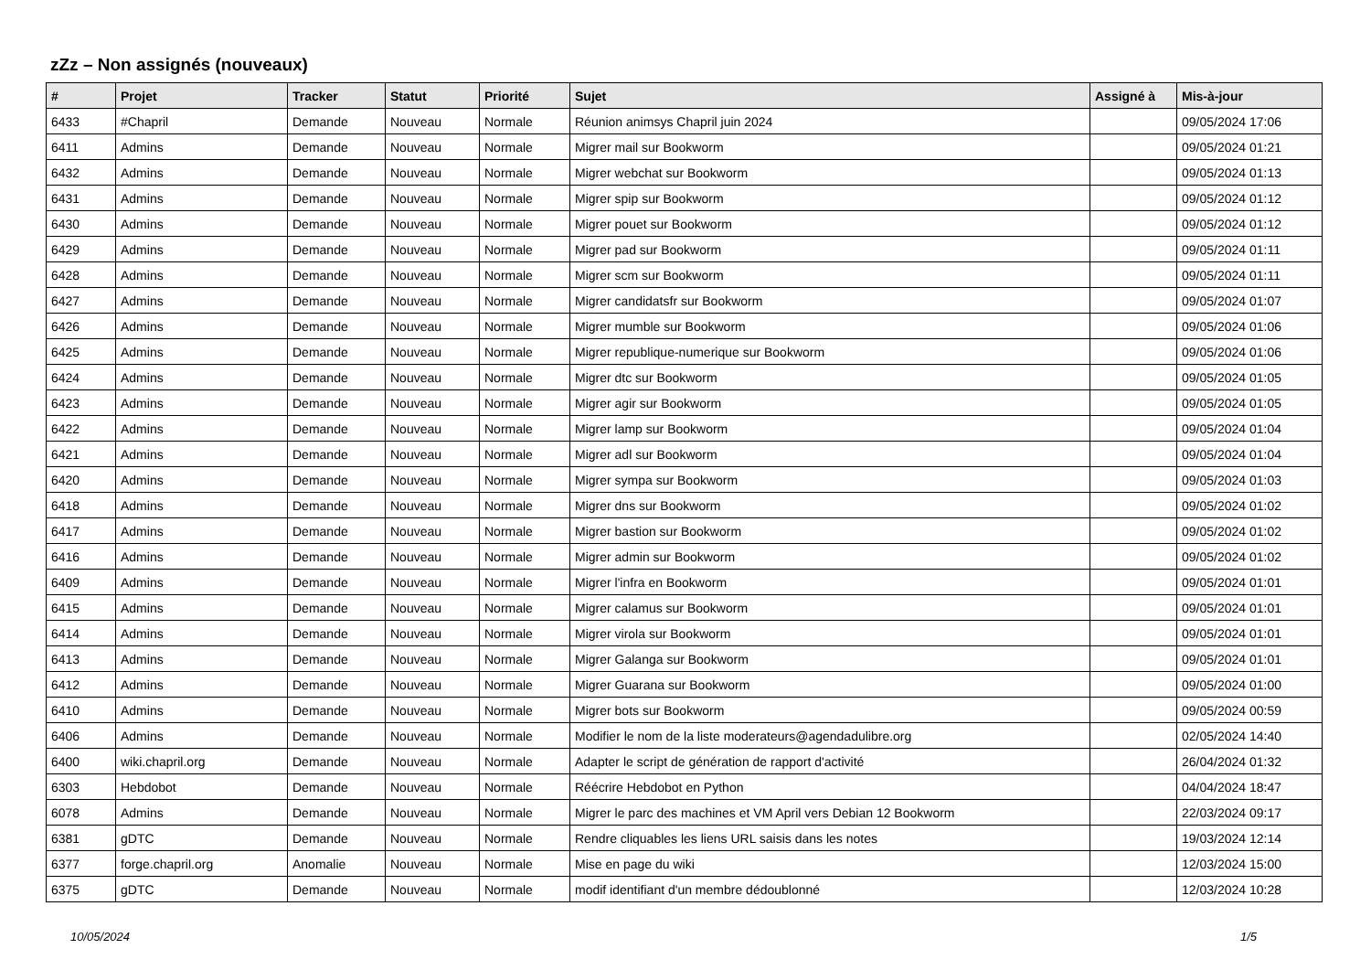zZz – Non assignés (nouveaux)
| # | Projet | Tracker | Statut | Priorité | Sujet | Assigné à | Mis-à-jour |
| --- | --- | --- | --- | --- | --- | --- | --- |
| 6433 | #Chapril | Demande | Nouveau | Normale | Réunion animsys Chapril juin 2024 | | 09/05/2024 17:06 |
| 6411 | Admins | Demande | Nouveau | Normale | Migrer mail sur Bookworm | | 09/05/2024 01:21 |
| 6432 | Admins | Demande | Nouveau | Normale | Migrer webchat sur Bookworm | | 09/05/2024 01:13 |
| 6431 | Admins | Demande | Nouveau | Normale | Migrer spip sur Bookworm | | 09/05/2024 01:12 |
| 6430 | Admins | Demande | Nouveau | Normale | Migrer pouet sur Bookworm | | 09/05/2024 01:12 |
| 6429 | Admins | Demande | Nouveau | Normale | Migrer pad sur Bookworm | | 09/05/2024 01:11 |
| 6428 | Admins | Demande | Nouveau | Normale | Migrer scm sur Bookworm | | 09/05/2024 01:11 |
| 6427 | Admins | Demande | Nouveau | Normale | Migrer candidatsfr sur Bookworm | | 09/05/2024 01:07 |
| 6426 | Admins | Demande | Nouveau | Normale | Migrer mumble sur Bookworm | | 09/05/2024 01:06 |
| 6425 | Admins | Demande | Nouveau | Normale | Migrer republique-numerique sur Bookworm | | 09/05/2024 01:06 |
| 6424 | Admins | Demande | Nouveau | Normale | Migrer dtc sur Bookworm | | 09/05/2024 01:05 |
| 6423 | Admins | Demande | Nouveau | Normale | Migrer agir sur Bookworm | | 09/05/2024 01:05 |
| 6422 | Admins | Demande | Nouveau | Normale | Migrer lamp sur Bookworm | | 09/05/2024 01:04 |
| 6421 | Admins | Demande | Nouveau | Normale | Migrer adl sur Bookworm | | 09/05/2024 01:04 |
| 6420 | Admins | Demande | Nouveau | Normale | Migrer sympa sur Bookworm | | 09/05/2024 01:03 |
| 6418 | Admins | Demande | Nouveau | Normale | Migrer dns sur Bookworm | | 09/05/2024 01:02 |
| 6417 | Admins | Demande | Nouveau | Normale | Migrer bastion sur Bookworm | | 09/05/2024 01:02 |
| 6416 | Admins | Demande | Nouveau | Normale | Migrer admin sur Bookworm | | 09/05/2024 01:02 |
| 6409 | Admins | Demande | Nouveau | Normale | Migrer l'infra en Bookworm | | 09/05/2024 01:01 |
| 6415 | Admins | Demande | Nouveau | Normale | Migrer calamus sur Bookworm | | 09/05/2024 01:01 |
| 6414 | Admins | Demande | Nouveau | Normale | Migrer virola sur Bookworm | | 09/05/2024 01:01 |
| 6413 | Admins | Demande | Nouveau | Normale | Migrer Galanga sur Bookworm | | 09/05/2024 01:01 |
| 6412 | Admins | Demande | Nouveau | Normale | Migrer Guarana sur Bookworm | | 09/05/2024 01:00 |
| 6410 | Admins | Demande | Nouveau | Normale | Migrer bots sur Bookworm | | 09/05/2024 00:59 |
| 6406 | Admins | Demande | Nouveau | Normale | Modifier le nom de la liste moderateurs@agendadulibre.org | | 02/05/2024 14:40 |
| 6400 | wiki.chapril.org | Demande | Nouveau | Normale | Adapter le script de génération de rapport d'activité | | 26/04/2024 01:32 |
| 6303 | Hebdobot | Demande | Nouveau | Normale | Réécrire Hebdobot en Python | | 04/04/2024 18:47 |
| 6078 | Admins | Demande | Nouveau | Normale | Migrer le parc des machines et VM April vers Debian 12 Bookworm | | 22/03/2024 09:17 |
| 6381 | gDTC | Demande | Nouveau | Normale | Rendre cliquables les liens URL saisis dans les notes | | 19/03/2024 12:14 |
| 6377 | forge.chapril.org | Anomalie | Nouveau | Normale | Mise en page du wiki | | 12/03/2024 15:00 |
| 6375 | gDTC | Demande | Nouveau | Normale | modif identifiant d'un membre dédoublonné | | 12/03/2024 10:28 |
10/05/2024 1/5